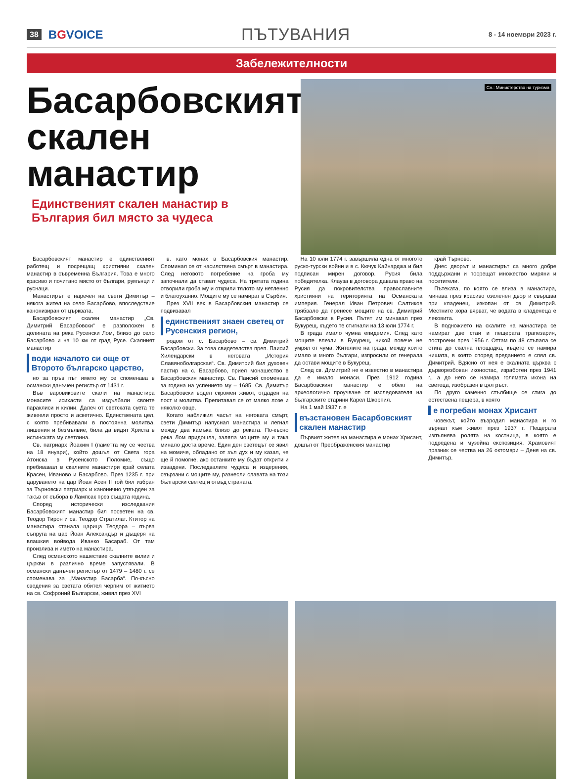38 BGVOICE
ПЪТУВАНИЯ
8 - 14 ноември 2023 г.
Забележителности
Басарбовският скален манастир
Единственият скален манастир в България бил място за чудеса
Сн.: Министерство на туризма
Басарбовският манастир е единственият работещ и посрещащ християни скален манастир в съвременна България. Това е много красиво и почитано място от българи, румънци и руснаци.
Манастирът е наречен на свети Димитър – някога жител на село Басарбово, впоследствие канонизиран от църквата.
Басарбовският скален манастир „Св. Димитрий Басарбовски“ е разположен в долината на река Русенски Лом, близо до село Басарбово и на 10 км от град Русе. Скалният манастир
води началото си още от Второто българско царство,
но за пръв път името му се споменава в османски данъчен регистър от 1431 г.
Във варовиковите скали на манастира монасите исихасти са издълбали своите параклиси и килии. Далеч от светската суета те живеели просто и аскетично. Единствената цел, с която пребивавали в постоянна молитва, лишения и безмълвие, била да видят Христа в истинската му светлина.
Св. патриарх Йоаким I (паметта му се чества на 18 януари), който дошъл от Света гора Атонска в Русенското Поломие, също пребивавал в скалните манастири край селата Красен, Иваново и Басарбово. През 1235 г. при царуването на цар Йоан Асен II той бил избран за Търновски патриарх и канонично утвърден за такъв от събора в Лампсак през същата година.
Според исторически изследвания Басарбовският манастир бил посветен на св. Теодор Тирон и св. Теодор Стратилат. Ктитор на манастира станала царица Теодора – първа съпруга на цар Йоан Александър и дъщеря на влашкия войвода Иванко Басараб. От там произлиза и името на манастира.
След османското нашествие скалните килии и църкви в различно време запустявали. В османски данъчен регистър от 1479 – 1480 г. се споменава за „Манастир Басарба“. По-късно сведения за светата обител черпим от житието на св. Софроний Български, живял през XVI
в. като монах в Басарбовския манастир. Споминал се от насилствена смърт в манастира. След неговото погребение на гроба му започнали да стават чудеса. На третата година отворили гроба му и открили тялото му нетленно и благоуханно. Мощите му се намират в Сърбия.
През XVII век в Басарбовския манастир се подвизавал
единственият знаен светец от Русенския регион,
родом от с. Басарбово – св. Димитрий Басарбовски. За това свидетелства преп. Паисий Хилендарски в неговата „История Славяноболгарская“. Св. Димитрий бил духовен пастир на с. Басарбово, приел монашество в Басарбовския манастир. Св. Паисий споменава за година на успението му – 1685. Св. Димитър Басарбовски водел скромен живот, отдаден на пост и молитва. Препитавал се от малко лозе и няколко овце.
Когато наближил часът на неговата смърт, свети Димитър напуснал манастира и легнал между два камъка близо до реката. По-късно река Лом придошла, заляла мощите му и така минало доста време. Един ден светецът се явил на момиче, обладано от зъл дух и му казал, че ще й помогне, ако останките му бъдат открити и извадени. Последвалите чудеса и изцерения, свързани с мощите му, разнесли славата на този български светец и отвъд страната.
На 10 юли 1774 г. завършила една от многото руско-турски войни и в с. Кючук Кайнарджа и бил подписан мирен договор. Русия била победителка. Клауза в договора давала право на Русия да покровителства православните християни на територията на Османската империя. Генерал Иван Петрович Салтиков трябвало да пренесе мощите на св. Димитрий Басарбовски в Русия. Пътят им минавал през Букурещ, където те стигнали на 13 юли 1774 г.
В града имало чумна епидемия. След като мощите влезли в Букурещ, никой повече не умрял от чума. Жителите на града, между които имало и много българи, изпросили от генерала да остави мощите в Букурещ.
След св. Димитрий не е известно в манастира да е имало монаси. През 1912 година Басарбовският манастир е обект на археологично проучване от изследователя на българските старини Карел Шкорпил.
На 1 май 1937 г. е
възстановен Басарбовският скален манастир
Първият жител на манастира е монах Хрисант, дошъл от Преображенския манастир
край Търново.
Днес дворът и манастирът са много добре поддържани и посрещат множество миряни и посетители.
Пътеката, по която се влиза в манастира, минава през красиво озеленен двор и свършва при кладенец, изкопан от св. Димитрий. Местните хора вярват, че водата в кладенеца е лековита.
В подножието на скалите на манастира се намират две стаи и пещерата трапезария, построени през 1956 г. Оттам по 48 стъпала се стига до скална площадка, където се намира нишата, в която според преданието е спял св. Димитрий. Вдясно от нея е скалната църква с дърворезбован иконостас, изработен през 1941 г., а до него се намира голямата икона на светеца, изобразен в цял ръст.
По друго каменно стълбище се стига до естествена пещера, в която
е погребан монах Хрисант
човекът, който възродил манастира и го върнал към живот през 1937 г. Пещерата изпълнява ролята на костница, в която е подредена и музейна експозиция. Храмовият празник се чества на 26 октомври – Деня на св. Димитър.